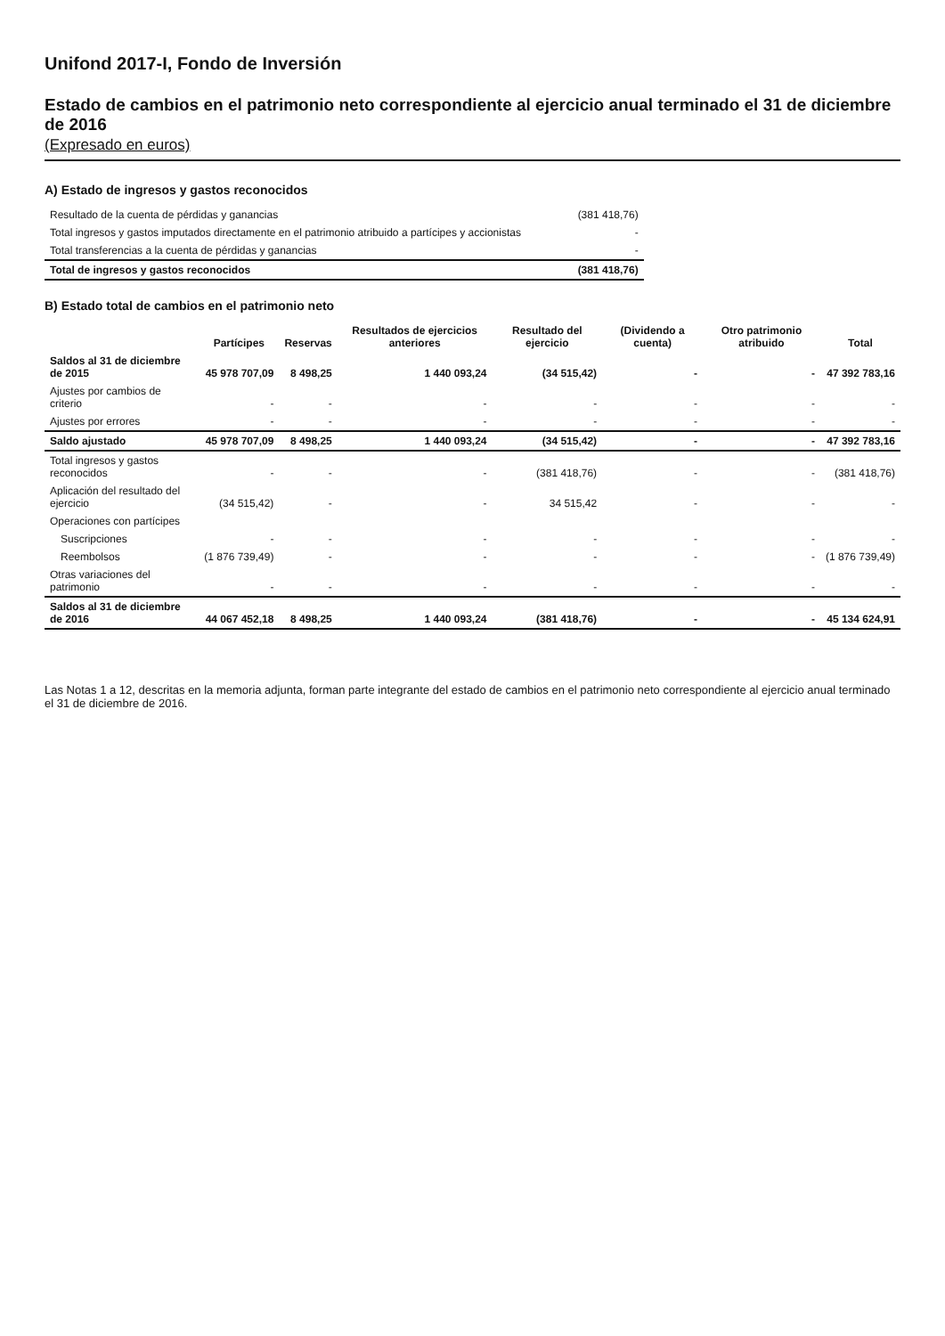Unifond 2017-I, Fondo de Inversión
Estado de cambios en el patrimonio neto correspondiente al ejercicio anual terminado el 31 de diciembre de 2016
(Expresado en euros)
A) Estado de ingresos y gastos reconocidos
| Resultado de la cuenta de pérdidas y ganancias | (381 418,76) |
| Total ingresos y gastos imputados directamente en el patrimonio atribuido a partícipes y accionistas | - |
| Total transferencias a la cuenta de pérdidas y ganancias | - |
| Total de ingresos y gastos reconocidos | (381 418,76) |
B) Estado total de cambios en el patrimonio neto
| | Partícipes | Reservas | Resultados de ejercicios anteriores | Resultado del ejercicio | (Dividendo a cuenta) | Otro patrimonio atribuido | Total |
| --- | --- | --- | --- | --- | --- | --- | --- |
| Saldos al 31 de diciembre de 2015 | 45 978 707,09 | 8 498,25 | 1 440 093,24 | (34 515,42) | - | - | 47 392 783,16 |
| Ajustes por cambios de criterio | - | - | - | - | - | - | - |
| Ajustes por errores | - | - | - | - | - | - | - |
| Saldo ajustado | 45 978 707,09 | 8 498,25 | 1 440 093,24 | (34 515,42) | - | - | 47 392 783,16 |
| Total ingresos y gastos reconocidos | - | - | - | (381 418,76) | - | - | (381 418,76) |
| Aplicación del resultado del ejercicio | (34 515,42) | - | - | 34 515,42 | - | - | - |
| Operaciones con partícipes | | | | | | | |
| Suscripciones | - | - | - | - | - | - | - |
| Reembolsos | (1 876 739,49) | - | - | - | - | - | (1 876 739,49) |
| Otras variaciones del patrimonio | - | - | - | - | - | - | - |
| Saldos al 31 de diciembre de 2016 | 44 067 452,18 | 8 498,25 | 1 440 093,24 | (381 418,76) | - | - | 45 134 624,91 |
Las Notas 1 a 12, descritas en la memoria adjunta, forman parte integrante del estado de cambios en el patrimonio neto correspondiente al ejercicio anual terminado el 31 de diciembre de 2016.